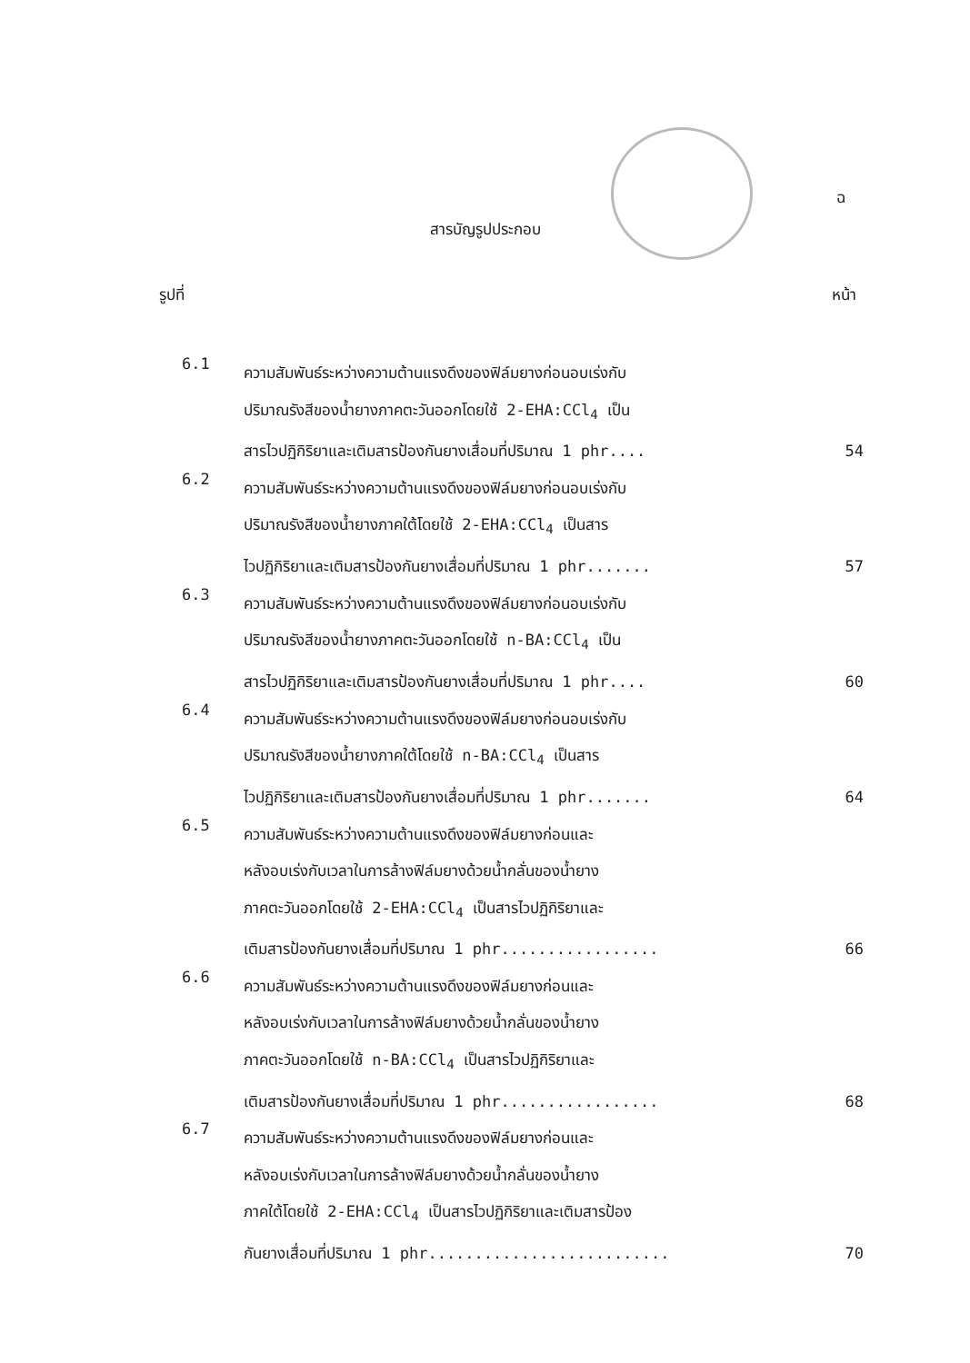ฉ
สารบัญรูปประกอบ
รูปที่ หน้า
6.1
ความสัมพันธ์ระหว่างความต้านแรงดึงของฟิล์มยางก่อนอบเร่งกับ
ปริมาณรังสีของน้ำยางภาคตะวันออกโดยใช้ 2-EHA:CCl<sub>4</sub> เป็น
สารไวปฏิกิริยาและเติมสารป้องกันยางเสื่อมที่ปริมาณ 1 phr.... 54
6.2
ความสัมพันธ์ระหว่างความต้านแรงดึงของฟิล์มยางก่อนอบเร่งกับ
ปริมาณรังสีของน้ำยางภาคใต้โดยใช้ 2-EHA:CCl<sub>4</sub> เป็นสาร
ไวปฏิกิริยาและเติมสารป้องกันยางเสื่อมที่ปริมาณ 1 phr....... 57
6.3
ความสัมพันธ์ระหว่างความต้านแรงดึงของฟิล์มยางก่อนอบเร่งกับ
ปริมาณรังสีของน้ำยางภาคตะวันออกโดยใช้ n-BA:CCl<sub>4</sub> เป็น
สารไวปฏิกิริยาและเติมสารป้องกันยางเสื่อมที่ปริมาณ 1 phr.... 60
6.4
ความสัมพันธ์ระหว่างความต้านแรงดึงของฟิล์มยางก่อนอบเร่งกับ
ปริมาณรังสีของน้ำยางภาคใต้โดยใช้ n-BA:CCl<sub>4</sub> เป็นสาร
ไวปฏิกิริยาและเติมสารป้องกันยางเสื่อมที่ปริมาณ 1 phr....... 64
6.5
ความสัมพันธ์ระหว่างความต้านแรงดึงของฟิล์มยางก่อนและ
หลังอบเร่งกับเวลาในการล้างฟิล์มยางด้วยน้ำกลั่นของน้ำยาง
ภาคตะวันออกโดยใช้ 2-EHA:CCl<sub>4</sub> เป็นสารไวปฏิกิริยาและ
เติมสารป้องกันยางเสื่อมที่ปริมาณ 1 phr................. 66
6.6
ความสัมพันธ์ระหว่างความต้านแรงดึงของฟิล์มยางก่อนและ
หลังอบเร่งกับเวลาในการล้างฟิล์มยางด้วยน้ำกลั่นของน้ำยาง
ภาคตะวันออกโดยใช้ n-BA:CCl<sub>4</sub> เป็นสารไวปฏิกิริยาและ
เติมสารป้องกันยางเสื่อมที่ปริมาณ 1 phr................. 68
6.7
ความสัมพันธ์ระหว่างความต้านแรงดึงของฟิล์มยางก่อนและ
หลังอบเร่งกับเวลาในการล้างฟิล์มยางด้วยน้ำกลั่นของน้ำยาง
ภาคใต้โดยใช้ 2-EHA:CCl<sub>4</sub> เป็นสารไวปฏิกิริยาและเติมสารป้อง
กันยางเสื่อมที่ปริมาณ 1 phr.......................... 70